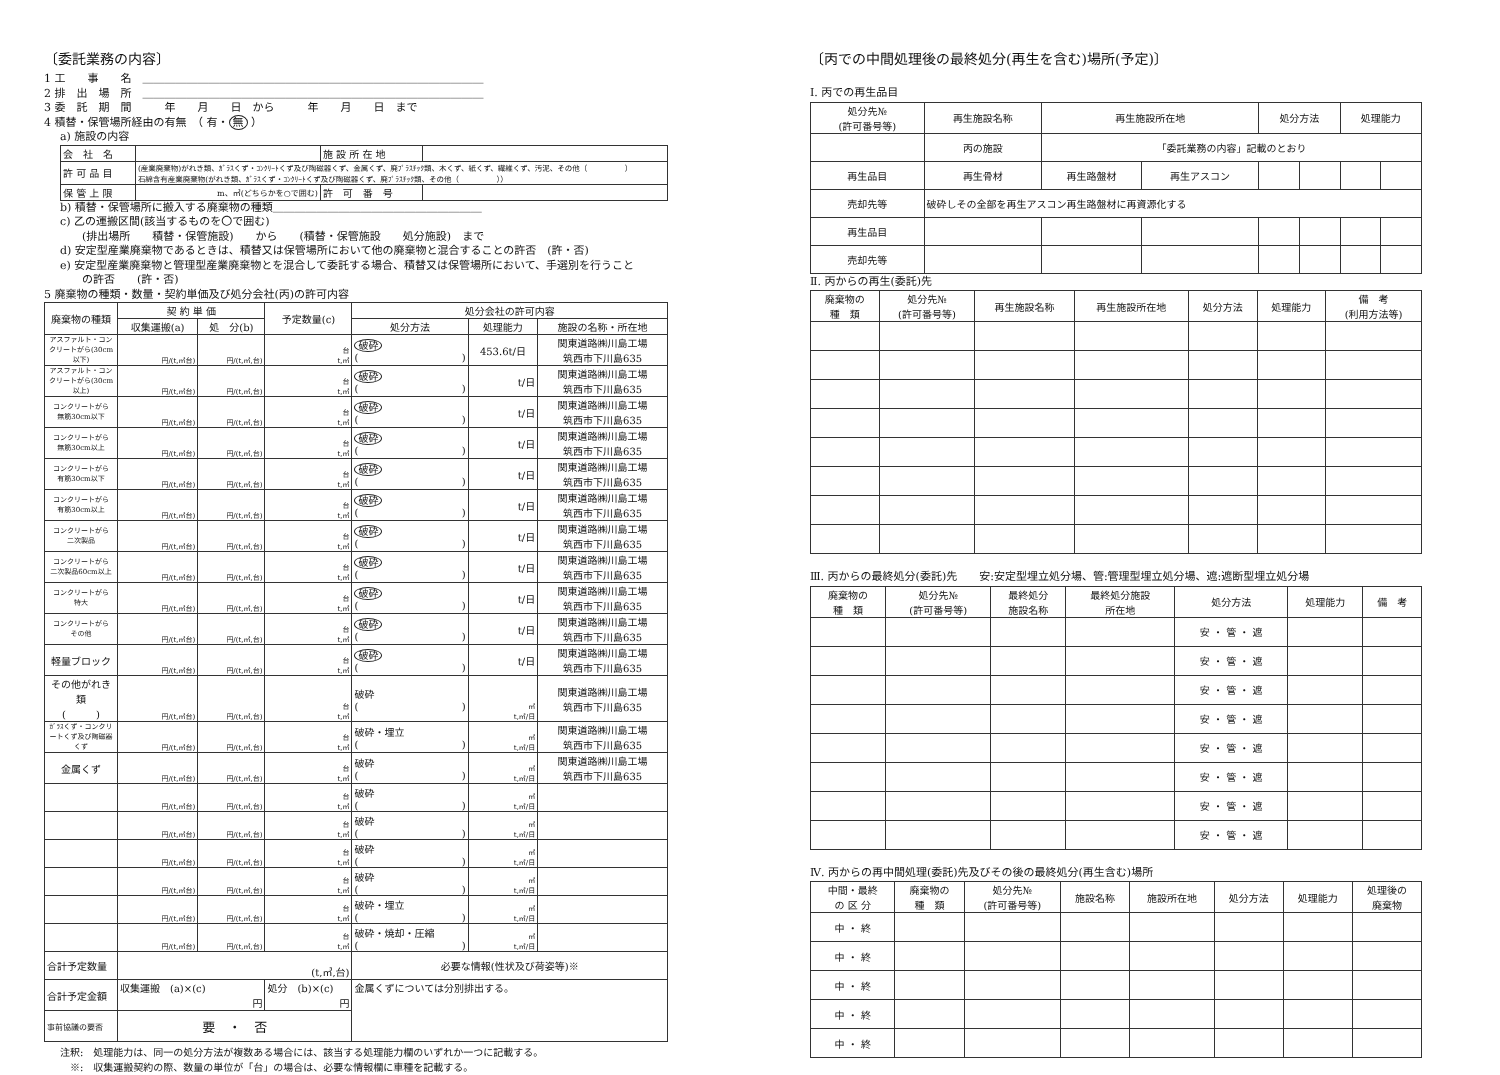〔委託業務の内容〕
1 工　　事　　名　＿＿＿＿＿＿＿＿＿＿＿＿＿＿＿＿＿＿＿＿＿＿＿＿＿＿＿＿＿＿＿
2 排　出　場　所　＿＿＿＿＿＿＿＿＿＿＿＿＿＿＿＿＿＿＿＿＿＿＿＿＿＿＿＿＿＿＿
3 委　託　期　間　　　年　　月　　日　から　　　年　　月　　日　まで
4 積替・保管場所経由の有無　（ 有・ 無 ）
a) 施設の内容
| 会 社 名 | | 施 設 所 在 地 | |
| 許 可 品 目 | (産業廃棄物)がれき類、ｶﾞﾗｽくず・ｺﾝｸﾘｰﾄくず及び陶磁器くず、金属くず、廃ﾌﾟﾗｽﾁｯｸ類、木くず、紙くず、繊維くず、汚泥、その他（ ） 石綿含有産業廃棄物(がれき類、ｶﾞﾗｽくず・ｺﾝｸﾘｰﾄくず及び陶磁器くず、廃ﾌﾟﾗｽﾁｯｸ類、その他（ ）） | | |
| 保 管 上 限 | m、㎥(どちらかを○で囲む) | 許 可 番 号 | |
b) 積替・保管場所に搬入する廃棄物の種類＿＿＿＿＿＿＿＿＿＿＿＿＿＿＿＿＿＿＿
c) 乙の運搬区間(該当するものを〇で囲む)
(排出場所　　積替・保管施設)　　から　　(積替・保管施設　　処分施設)　まで
d) 安定型産業廃棄物であるときは、積替又は保管場所において他の廃棄物と混合することの許否　(許・否)
e) 安定型産業廃棄物と管理型産業廃棄物とを混合して委託する場合、積替又は保管場所において、手選別を行うこと
の許否　　(許・否)
5 廃棄物の種類・数量・契約単価及び処分会社(丙)の許可内容
| 廃棄物の種類 | 契 約 単 価 | | 予定数量(c) | 処分会社の許可内容 | | |
| --- | --- | --- | --- | --- | --- | --- |
| | 収集運搬(a) | 処 分(b) | | 処分方法 | 処理能力 | 施設の名称・所在地 |
| アスファルト・コンクリートがら(30cm以下) | 円/(t,㎥台) | 円/(t,㎥,台) | 台 t,㎥ | 破砕 ( ) | 453.6t/日 | 関東道路㈱川島工場 筑西市下川島635 |
| アスファルト・コンクリートがら(30cm以上) | 円/(t,㎥台) | 円/(t,㎥,台) | 台 t,㎥ | 破砕 ( ) | t/日 | 関東道路㈱川島工場 筑西市下川島635 |
| コンクリートがら 無筋30cm以下 | 円/(t,㎥台) | 円/(t,㎥,台) | 台 t,㎥ | 破砕 ( ) | t/日 | 関東道路㈱川島工場 筑西市下川島635 |
| コンクリートがら 無筋30cm以上 | 円/(t,㎥台) | 円/(t,㎥,台) | 台 t,㎥ | 破砕 ( ) | t/日 | 関東道路㈱川島工場 筑西市下川島635 |
| コンクリートがら 有筋30cm以下 | 円/(t,㎥台) | 円/(t,㎥,台) | 台 t,㎥ | 破砕 ( ) | t/日 | 関東道路㈱川島工場 筑西市下川島635 |
| コンクリートがら 有筋30cm以上 | 円/(t,㎥台) | 円/(t,㎥,台) | 台 t,㎥ | 破砕 ( ) | t/日 | 関東道路㈱川島工場 筑西市下川島635 |
| コンクリートがら 二次製品 | 円/(t,㎥台) | 円/(t,㎥,台) | 台 t,㎥ | 破砕 ( ) | t/日 | 関東道路㈱川島工場 筑西市下川島635 |
| コンクリートがら 二次製品60cm以上 | 円/(t,㎥台) | 円/(t,㎥,台) | 台 t,㎥ | 破砕 ( ) | t/日 | 関東道路㈱川島工場 筑西市下川島635 |
| コンクリートがら 特大 | 円/(t,㎥台) | 円/(t,㎥,台) | 台 t,㎥ | 破砕 ( ) | t/日 | 関東道路㈱川島工場 筑西市下川島635 |
| コンクリートがら その他 | 円/(t,㎥台) | 円/(t,㎥,台) | 台 t,㎥ | 破砕 ( ) | t/日 | 関東道路㈱川島工場 筑西市下川島635 |
| 軽量ブロック | 円/(t,㎥台) | 円/(t,㎥,台) | 台 t,㎥ | 破砕 ( ) | t/日 | 関東道路㈱川島工場 筑西市下川島635 |
| その他がれき類 ( ) | 円/(t,㎥台) | 円/(t,㎥,台) | 台 t,㎥ | 破砕 ( ) | ㎥ t,㎥/日 | 関東道路㈱川島工場 筑西市下川島635 |
| ｶﾞﾗｽくず・コンクリートくず及び陶磁器くず | 円/(t,㎥台) | 円/(t,㎥,台) | 台 t,㎥ | 破砕・埋立 ( ) | ㎥ t,㎥/日 | 関東道路㈱川島工場 筑西市下川島635 |
| 金属くず | 円/(t,㎥台) | 円/(t,㎥,台) | 台 t,㎥ | 破砕 ( ) | ㎥ t,㎥/日 | 関東道路㈱川島工場 筑西市下川島635 |
| | 円/(t,㎥台) | 円/(t,㎥,台) | 台 t,㎥ | 破砕 ( ) | ㎥ t,㎥/日 | |
| | 円/(t,㎥台) | 円/(t,㎥,台) | 台 t,㎥ | 破砕 ( ) | ㎥ t,㎥/日 | |
| | 円/(t,㎥台) | 円/(t,㎥,台) | 台 t,㎥ | 破砕 ( ) | ㎥ t,㎥/日 | |
| | 円/(t,㎥台) | 円/(t,㎥,台) | 台 t,㎥ | 破砕 ( ) | ㎥ t,㎥/日 | |
| | 円/(t,㎥台) | 円/(t,㎥,台) | 台 t,㎥ | 破砕・埋立 ( ) | ㎥ t,㎥/日 | |
| | 円/(t,㎥台) | 円/(t,㎥,台) | 台 t,㎥ | 破砕・焼却・圧縮 ( ) | ㎥ t,㎥/日 | |
| 合計予定数量 | (t,㎥,台) | | | 必要な情報(性状及び荷姿等)※ | | |
| 合計予定金額 | 収集運搬 (a)×(c) 円 | | 処分 (b)×(c) 円 | 金属くずについては分別排出する。 | | |
| 事前協議の要否 | 要 ・ 否 | | | | | |
注釈:　処理能力は、同一の処分方法が複数ある場合には、該当する処理能力欄のいずれか一つに記載する。
　※:　収集運搬契約の際、数量の単位が「台」の場合は、必要な情報欄に車種を記載する。
〔丙での中間処理後の最終処分(再生を含む)場所(予定)〕
Ⅰ. 丙での再生品目
| 処分先№ (許可番号等) | 再生施設名称 | 再生施設所在地 | | 処分方法 | | 処理能力 | |
| | 丙の施設 | 「委託業務の内容」記載のとおり | | | | | |
| 再生品目 | 再生骨材 | 再生路盤材 | 再生アスコン | | | | |
| 売却先等 | 破砕しその全部を再生アスコン再生路盤材に再資源化する | | | | | | |
| 再生品目 | | | | | | | |
| 売却先等 | | | | | | | |
Ⅱ. 丙からの再生(委託)先
| 廃棄物の 種 類 | 処分先№ (許可番号等) | 再生施設名称 | 再生施設所在地 | 処分方法 | 処理能力 | 備 考 (利用方法等) |
Ⅲ. 丙からの最終処分(委託)先　　安:安定型埋立処分場、管:管理型埋立処分場、遮:遮断型埋立処分場
| 廃棄物の 種 類 | 処分先№ (許可番号等) | 最終処分 施設名称 | 最終処分施設 所在地 | 処分方法 | 処理能力 | 備 考 |
| | | | | 安 ・ 管 ・ 遮 | | |
| | | | | 安 ・ 管 ・ 遮 | | |
| | | | | 安 ・ 管 ・ 遮 | | |
| | | | | 安 ・ 管 ・ 遮 | | |
| | | | | 安 ・ 管 ・ 遮 | | |
| | | | | 安 ・ 管 ・ 遮 | | |
| | | | | 安 ・ 管 ・ 遮 | | |
| | | | | 安 ・ 管 ・ 遮 | | |
Ⅳ. 丙からの再中間処理(委託)先及びその後の最終処分(再生含む)場所
| 中間・最終 の 区 分 | 廃棄物の 種 類 | 処分先№ (許可番号等) | 施設名称 | 施設所在地 | 処分方法 | 処理能力 | 処理後の 廃棄物 |
| 中 ・ 終 | | | | | | | |
| 中 ・ 終 | | | | | | | |
| 中 ・ 終 | | | | | | | |
| 中 ・ 終 | | | | | | | |
| 中 ・ 終 | | | | | | | |